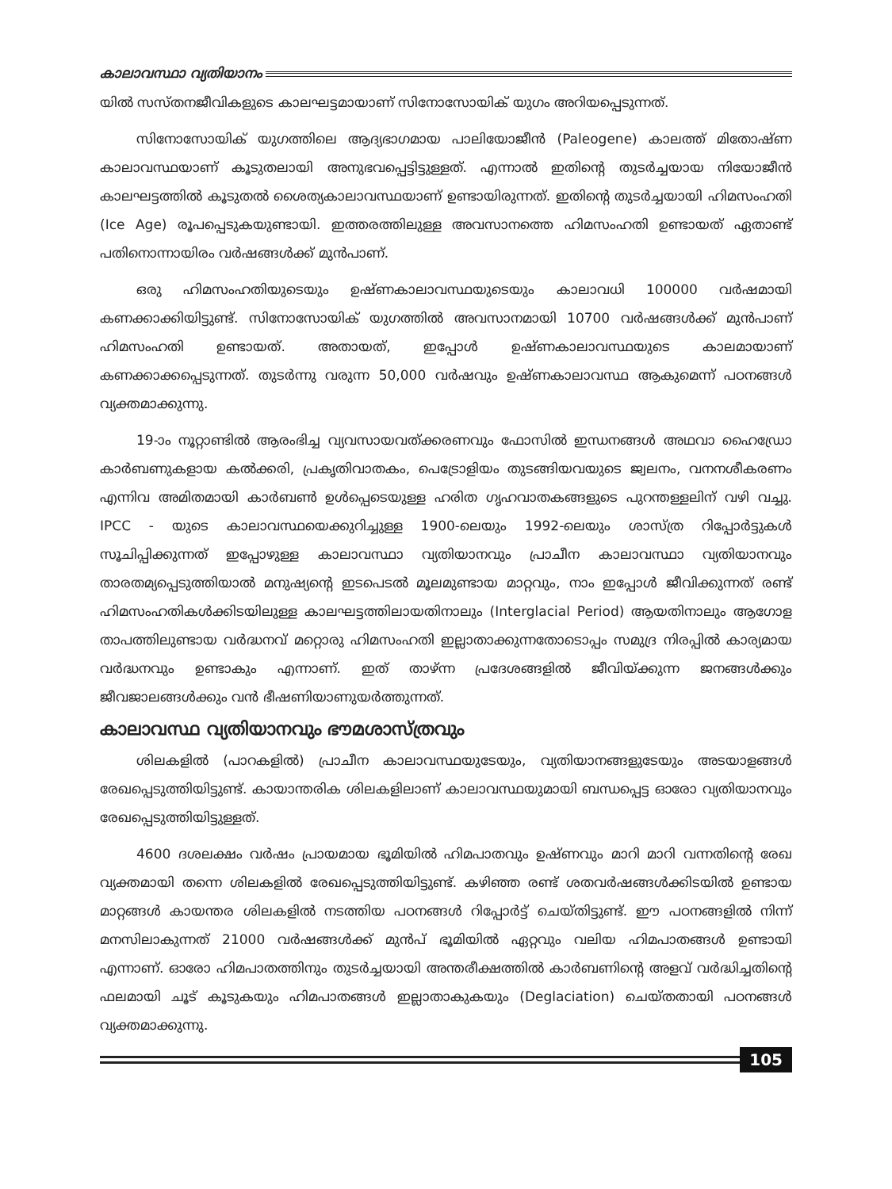കാലാവസ്ഥാ വ്യതിയാനം
യിൽ സസ്തനജീവികളുടെ കാലഘട്ടമായാണ് സിനോസോയിക് യുഗം അറിയപ്പെടുന്നത്.
സിനോസോയിക് യുഗത്തിലെ ആദ്യഭാഗമായ പാലിയോജീൻ (Paleogene) കാലത്ത് മിതോഷ്ണ കാലാവസ്ഥയാണ് കൂടുതലായി അനുഭവപ്പെട്ടിട്ടുള്ളത്. എന്നാൽ ഇതിന്റെ തുടർച്ചയായ നിയോജീൻ കാലഘട്ടത്തിൽ കൂടുതൽ ശൈത്യകാലാവസ്ഥയാണ് ഉണ്ടായിരുന്നത്. ഇതിന്റെ തുടർച്ചയായി ഹിമസംഹതി (Ice Age) രൂപപ്പെടുകയുണ്ടായി. ഇത്തരത്തിലുള്ള അവസാനത്തെ ഹിമസംഹതി ഉണ്ടായത് ഏതാണ്ട് പതിനൊന്നായിരം വർഷങ്ങൾക്ക് മുൻപാണ്.
ഒരു ഹിമസംഹതിയുടെയും ഉഷ്ണകാലാവസ്ഥയുടെയും കാലാവധി 100000 വർഷമായി കണക്കാക്കിയിട്ടുണ്ട്. സിനോസോയിക് യുഗത്തിൽ അവസാനമായി 10700 വർഷങ്ങൾക്ക് മുൻപാണ് ഹിമസംഹതി ഉണ്ടായത്. അതായത്, ഇപ്പോൾ ഉഷ്ണകാലാവസ്ഥയുടെ കാലമായാണ് കണക്കാക്കപ്പെടുന്നത്. തുടർന്നു വരുന്ന 50,000 വർഷവും ഉഷ്ണകാലാവസ്ഥ ആകുമെന്ന് പഠനങ്ങൾ വ്യക്തമാക്കുന്നു.
19-ാം നൂറ്റാണ്ടിൽ ആരംഭിച്ച വ്യവസായവത്ക്കരണവും ഫോസിൽ ഇന്ധനങ്ങൾ അഥവാ ഹൈഡ്രോ കാർബണുകളായ കൽക്കരി, പ്രകൃതിവാതകം, പെട്രോളിയം തുടങ്ങിയവയുടെ ജ്വലനം, വനനശീകരണം എന്നിവ അമിതമായി കാർബൺ ഉൾപ്പെടെയുള്ള ഹരിത ഗൃഹവാതകങ്ങളുടെ പുറന്തള്ളലിന് വഴി വച്ചു. IPCC - യുടെ കാലാവസ്ഥയെക്കുറിച്ചുള്ള 1900-ലെയും 1992-ലെയും ശാസ്ത്ര റിപ്പോർട്ടുകൾ സൂചിപ്പിക്കുന്നത് ഇപ്പോഴുള്ള കാലാവസ്ഥാ വ്യതിയാനവും പ്രാചീന കാലാവസ്ഥാ വ്യതിയാനവും താരതമ്യപ്പെടുത്തിയാൽ മനുഷ്യന്റെ ഇടപെടൽ മൂലമുണ്ടായ മാറ്റവും, നാം ഇപ്പോൾ ജീവിക്കുന്നത് രണ്ട് ഹിമസംഹതികൾക്കിടയിലുള്ള കാലഘട്ടത്തിലായതിനാലും (Interglacial Period) ആയതിനാലും ആഗോള താപത്തിലുണ്ടായ വർദ്ധനവ് മറ്റൊരു ഹിമസംഹതി ഇല്ലാതാക്കുന്നതോടൊപ്പം സമുദ്ര നിരപ്പിൽ കാര്യമായ വർദ്ധനവും ഉണ്ടാകും എന്നാണ്. ഇത് താഴ്ന്ന പ്രദേശങ്ങളിൽ ജീവിയ്ക്കുന്ന ജനങ്ങൾക്കും ജീവജാലങ്ങൾക്കും വൻ ഭീഷണിയാണുയർത്തുന്നത്.
കാലാവസ്ഥ വ്യതിയാനവും ഭൗമശാസ്ത്രവും
ശിലകളിൽ (പാറകളിൽ) പ്രാചീന കാലാവസ്ഥയുടേയും, വ്യതിയാനങ്ങളുടേയും അടയാളങ്ങൾ രേഖപ്പെടുത്തിയിട്ടുണ്ട്. കായാന്തരിക ശിലകളിലാണ് കാലാവസ്ഥയുമായി ബന്ധപ്പെട്ട ഓരോ വ്യതിയാനവും രേഖപ്പെടുത്തിയിട്ടുള്ളത്.
4600 ദശലക്ഷം വർഷം പ്രായമായ ഭൂമിയിൽ ഹിമപാതവും ഉഷ്ണവും മാറി മാറി വന്നതിന്റെ രേഖ വ്യക്തമായി തന്നെ ശിലകളിൽ രേഖപ്പെടുത്തിയിട്ടുണ്ട്. കഴിഞ്ഞ രണ്ട് ശതവർഷങ്ങൾക്കിടയിൽ ഉണ്ടായ മാറ്റങ്ങൾ കായന്തര ശിലകളിൽ നടത്തിയ പഠനങ്ങൾ റിപ്പോർട്ട് ചെയ്തിട്ടുണ്ട്. ഈ പഠനങ്ങളിൽ നിന്ന് മനസിലാകുന്നത് 21000 വർഷങ്ങൾക്ക് മുൻപ് ഭൂമിയിൽ ഏറ്റവും വലിയ ഹിമപാതങ്ങൾ ഉണ്ടായി എന്നാണ്. ഓരോ ഹിമപാതത്തിനും തുടർച്ചയായി അന്തരീക്ഷത്തിൽ കാർബണിന്റെ അളവ് വർദ്ധിച്ചതിന്റെ ഫലമായി ചൂട് കൂടുകയും ഹിമപാതങ്ങൾ ഇല്ലാതാകുകയും (Deglaciation) ചെയ്തതായി പഠനങ്ങൾ വ്യക്തമാക്കുന്നു.
105